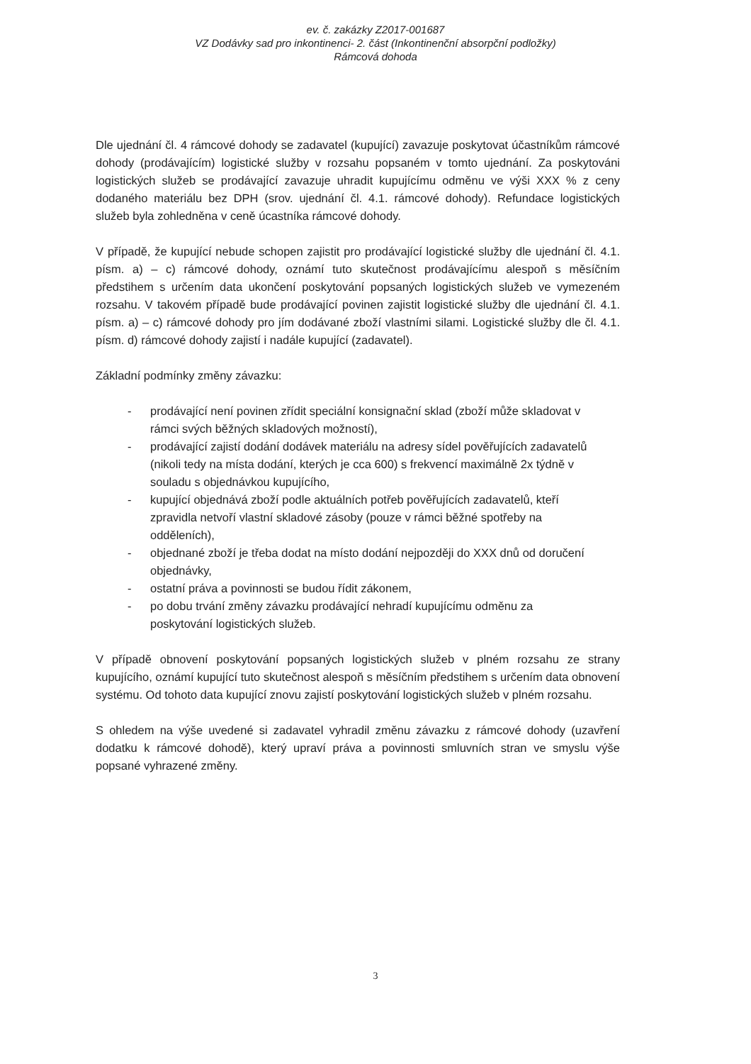ev. č. zakázky Z2017-001687
VZ Dodávky sad pro inkontinenci- 2. část (Inkontinenční absorpční podložky)
Rámcová dohoda
Dle ujednání čl. 4 rámcové dohody se zadavatel (kupující) zavazuje poskytovat účastníkům rámcové dohody (prodávajícím) logistické služby v rozsahu popsaném v tomto ujednání. Za poskytováni logistických služeb se prodávající zavazuje uhradit kupujícímu odměnu ve výši XXX % z ceny dodaného materiálu bez DPH (srov. ujednání čl. 4.1. rámcové dohody). Refundace logistických služeb byla zohledněna v ceně úcastníka rámcové dohody.
V případě, že kupující nebude schopen zajistit pro prodávající logistické služby dle ujednání čl. 4.1. písm. a) – c) rámcové dohody, oznámí tuto skutečnost prodávajícímu alespoň s měsíčním předstihem s určením data ukončení poskytování popsaných logistických služeb ve vymezeném rozsahu. V takovém případě bude prodávající povinen zajistit logistické služby dle ujednání čl. 4.1. písm. a) – c) rámcové dohody pro jím dodávané zboží vlastními silami. Logistické služby dle čl. 4.1. písm. d) rámcové dohody zajistí i nadále kupující (zadavatel).
Základní podmínky změny závazku:
- prodávající není povinen zřídit speciální konsignační sklad (zboží může skladovat v rámci svých běžných skladových možností),
- prodávající zajistí dodání dodávek materiálu na adresy sídel pověřujících zadavatelů (nikoli tedy na místa dodání, kterých je cca 600) s frekvencí maximálně 2x týdně v souladu s objednávkou kupujícího,
- kupující objednává zboží podle aktuálních potřeb pověřujících zadavatelů, kteří zpravidla netvoří vlastní skladové zásoby (pouze v rámci běžné spotřeby na odděleních),
- objednané zboží je třeba dodat na místo dodání nejpozději do XXX dnů od doručení objednávky,
- ostatní práva a povinnosti se budou řídit zákonem,
- po dobu trvání změny závazku prodávající nehradí kupujícímu odměnu za poskytování logistických služeb.
V případě obnovení poskytování popsaných logistických služeb v plném rozsahu ze strany kupujícího, oznámí kupující tuto skutečnost alespoň s měsíčním předstihem s určením data obnovení systému. Od tohoto data kupující znovu zajistí poskytování logistických služeb v plném rozsahu.
S ohledem na výše uvedené si zadavatel vyhradil změnu závazku z rámcové dohody (uzavření dodatku k rámcové dohodě), který upraví práva a povinnosti smluvních stran ve smyslu výše popsané vyhrazené změny.
3